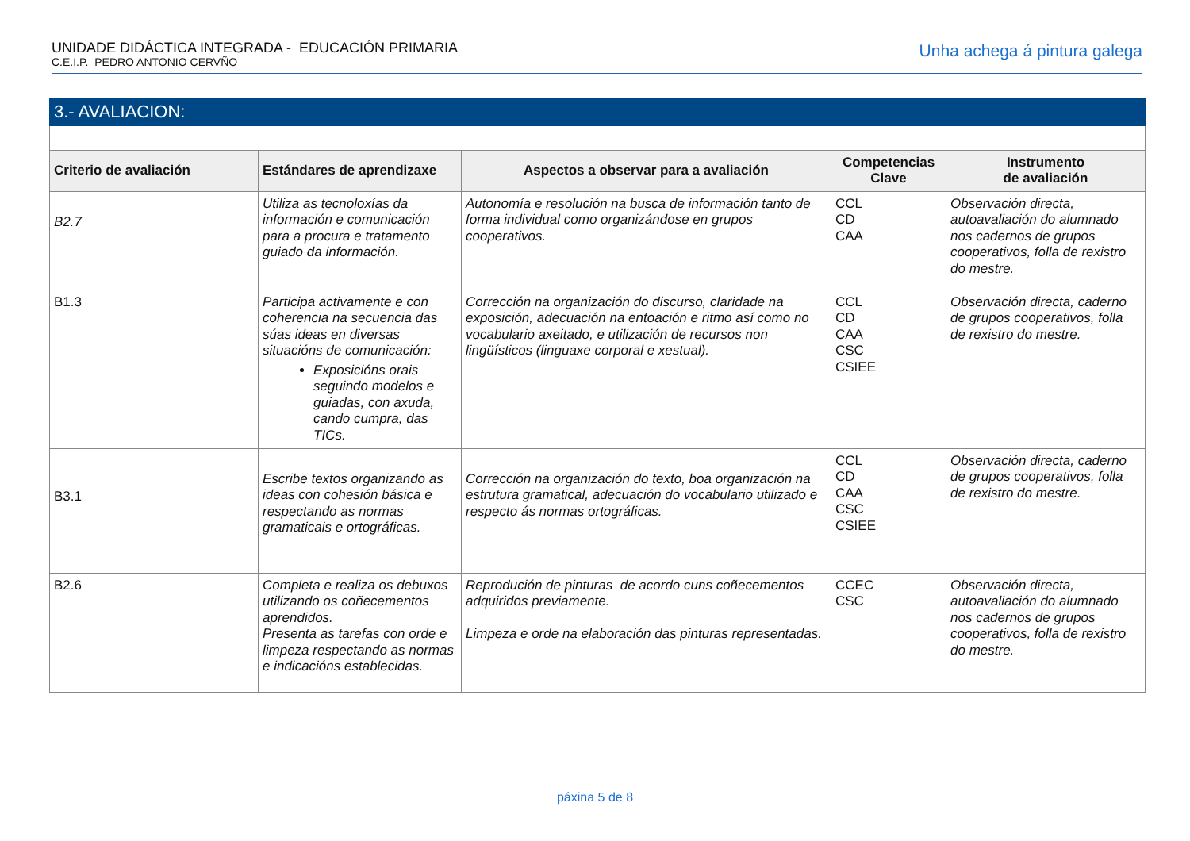UNIDADE DIDÁCTICA INTEGRADA - EDUCACIÓN PRIMARIA
C.E.I.P. PEDRO ANTONIO CERVÑO
Unha achega á pintura galega
| 3.- AVALIACION: | | | | |
| --- | --- | --- | --- | --- |
| Criterio de avaliación | Estándares de aprendizaxe | Aspectos a observar para a avaliación | Competencias Clave | Instrumento de avaliación |
| B2.7 | Utiliza as tecnoloxías da información e comunicación para a procura e tratamento guiado da información. | Autonomía e resolución na busca de información tanto de forma individual como organizándose en grupos cooperativos. | CCL CD CAA | Observación directa, autoavaliación do alumnado nos cadernos de grupos cooperativos, folla de rexistro do mestre. |
| B1.3 | Participa activamente e con coherencia na secuencia das súas ideas en diversas situacións de comunicación: Exposicións orais seguindo modelos e guiadas, con axuda, cando cumpra, das TICs. | Corrección na organización do discurso, claridade na exposición, adecuación na entoación e ritmo así como no vocabulario axeitado, e utilización de recursos non lingüísticos (linguaxe corporal e xestual). | CCL CD CAA CSC CSIEE | Observación directa, caderno de grupos cooperativos, folla de rexistro do mestre. |
| B3.1 | Escribe textos organizando as ideas con cohesión básica e respectando as normas gramaticais e ortográficas. | Corrección na organización do texto, boa organización na estrutura gramatical, adecuación do vocabulario utilizado e respecto ás normas ortográficas. | CCL CD CAA CSC CSIEE | Observación directa, caderno de grupos cooperativos, folla de rexistro do mestre. |
| B2.6 | Completa e realiza os debuxos utilizando os coñecementos aprendidos. Presenta as tarefas con orde e limpeza respectando as normas e indicacións establecidas. | Reprodución de pinturas de acordo cuns coñecementos adquiridos previamente. Limpeza e orde na elaboración das pinturas representadas. | CCEC CSC | Observación directa, autoavaliación do alumnado nos cadernos de grupos cooperativos, folla de rexistro do mestre. |
páxina 5 de 8